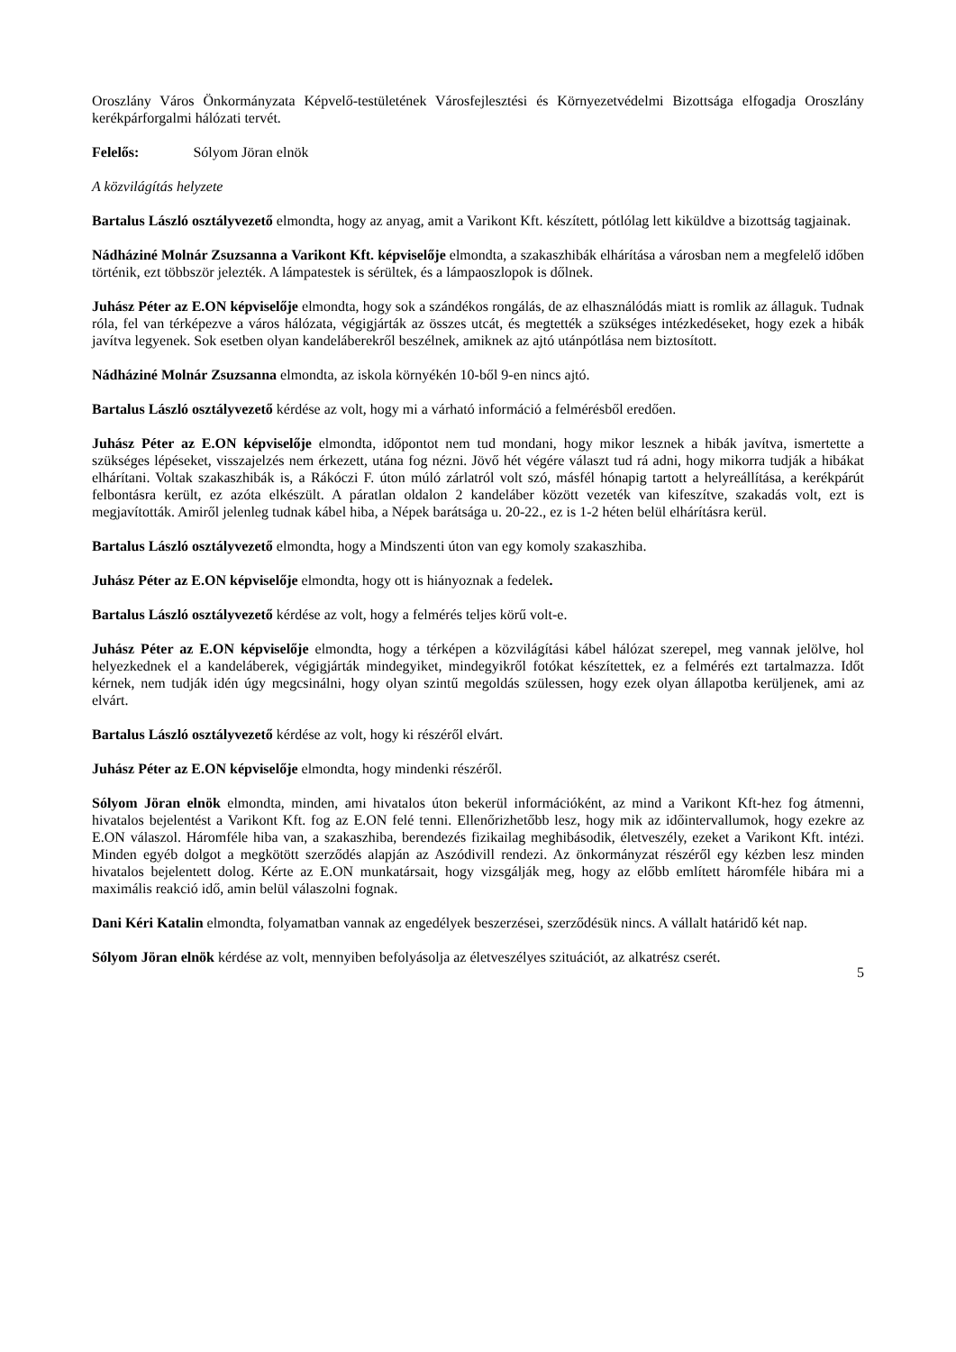Oroszlány Város Önkormányzata Képvelő-testületének Városfejlesztési és Környezetvédelmi Bizottsága elfogadja Oroszlány kerékpárforgalmi hálózati tervét.
Felelős: Sólyom Jöran elnök
A közvilágítás helyzete
Bartalus László osztályvezető elmondta, hogy az anyag, amit a Varikont Kft. készített, pótlólag lett kiküldve a bizottság tagjainak.
Nádháziné Molnár Zsuzsanna a Varikont Kft. képviselője elmondta, a szakaszhibák elhárítása a városban nem a megfelelő időben történik, ezt többször jelezték. A lámpatestek is sérültek, és a lámpaoszlopok is dőlnek.
Juhász Péter az E.ON képviselője elmondta, hogy sok a szándékos rongálás, de az elhasználódás miatt is romlik az állaguk. Tudnak róla, fel van térképezve a város hálózata, végigjárták az összes utcát, és megtették a szükséges intézkedéseket, hogy ezek a hibák javítva legyenek. Sok esetben olyan kandeláberekről beszélnek, amiknek az ajtó utánpótlása nem biztosított.
Nádháziné Molnár Zsuzsanna elmondta, az iskola környékén 10-ből 9-en nincs ajtó.
Bartalus László osztályvezető kérdése az volt, hogy mi a várható információ a felmérésből eredően.
Juhász Péter az E.ON képviselője elmondta, időpontot nem tud mondani, hogy mikor lesznek a hibák javítva, ismertette a szükséges lépéseket, visszajelzés nem érkezett, utána fog nézni. Jövő hét végére választ tud rá adni, hogy mikorra tudják a hibákat elhárítani. Voltak szakaszhibák is, a Rákóczi F. úton múló zárlatról volt szó, másfél hónapig tartott a helyreállítása, a kerékpárút felbontásra került, ez azóta elkészült. A páratlan oldalon 2 kandeláber között vezeték van kifeszítve, szakadás volt, ezt is megjavították. Amiről jelenleg tudnak kábel hiba, a Népek barátsága u. 20-22., ez is 1-2 héten belül elhárításra kerül.
Bartalus László osztályvezető elmondta, hogy a Mindszenti úton van egy komoly szakaszhiba.
Juhász Péter az E.ON képviselője elmondta, hogy ott is hiányoznak a fedelek.
Bartalus László osztályvezető kérdése az volt, hogy a felmérés teljes körű volt-e.
Juhász Péter az E.ON képviselője elmondta, hogy a térképen a közvilágítási kábel hálózat szerepel, meg vannak jelölve, hol helyezkednek el a kandeláberek, végigjárták mindegyiket, mindegyikről fotókat készítettek, ez a felmérés ezt tartalmazza. Időt kérnek, nem tudják idén úgy megcsinálni, hogy olyan szintű megoldás szülessen, hogy ezek olyan állapotba kerüljenek, ami az elvárt.
Bartalus László osztályvezető kérdése az volt, hogy ki részéről elvárt.
Juhász Péter az E.ON képviselője elmondta, hogy mindenki részéről.
Sólyom Jöran elnök elmondta, minden, ami hivatalos úton bekerül információként, az mind a Varikont Kft-hez fog átmenni, hivatalos bejelentést a Varikont Kft. fog az E.ON felé tenni. Ellenőrizhetőbb lesz, hogy mik az időintervallumok, hogy ezekre az E.ON válaszol. Háromféle hiba van, a szakaszhiba, berendezés fizikailag meghibásodik, életveszély, ezeket a Varikont Kft. intézi. Minden egyéb dolgot a megkötött szerződés alapján az Aszódivill rendezi. Az önkormányzat részéről egy kézben lesz minden hivatalos bejelentett dolog. Kérte az E.ON munkatársait, hogy vizsgálják meg, hogy az előbb említett háromféle hibára mi a maximális reakció idő, amin belül válaszolni fognak.
Dani Kéri Katalin elmondta, folyamatban vannak az engedélyek beszerzései, szerződésük nincs. A vállalt határidő két nap.
Sólyom Jöran elnök kérdése az volt, mennyiben befolyásolja az életveszélyes szituációt, az alkatrész cserét.
5